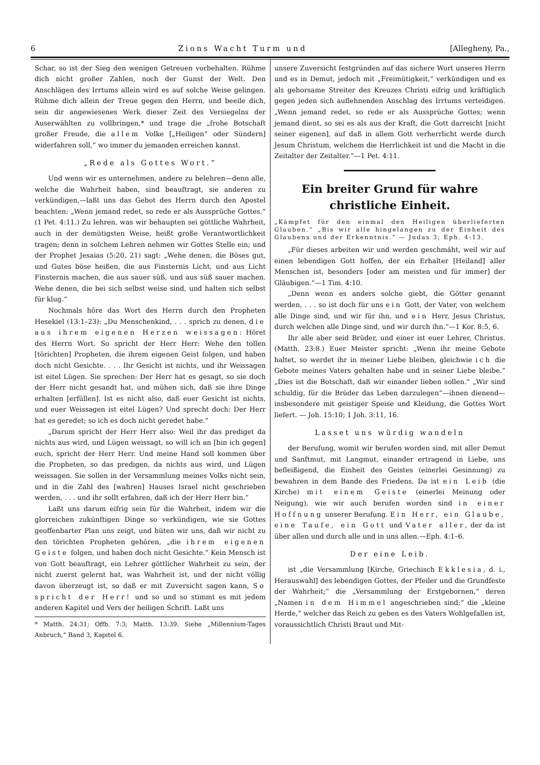6 Zions Wacht Turm und [Allegheny, Pa.,
Schar, so ist der Sieg den wenigen Getreuen vorbehalten. Rühme dich nicht großer Zahlen, noch der Gunst der Welt. Den Anschlägen des Irrtums allein wird es auf solche Weise gelingen. Rühme dich allein der Treue gegen den Herrn, und beeile dich, sein dir angewiesenes Werk dieser Zeit des Versiegelns der Auserwählten zu vollbringen,* und trage die „frohe Botschaft großer Freude, die allem Volke [„Heiligen“ oder Sündern] widerfahren soll,“ wo immer du jemanden erreichen kannst.
„Rede als Gottes Wort.“
Und wenn wir es unternehmen, andere zu belehren—denn alle, welche die Wahrheit haben, sind beauftragt, sie anderen zu verkündigen,—laßt uns das Gebot des Herrn durch den Apostel beachten: „Wenn jemand redet, so rede er als Aussprüche Gottes.“ (1 Pet. 4:11.) Zu lehren, was wir behaupten sei göttliche Wahrheit, auch in der demütigsten Weise, heißt große Verantwortlichkeit tragen; denn in solchem Lehren nehmen wir Gottes Stelle ein; und der Prophet Jesaias (5:20, 21) sagt: „Wehe denen, die Böses gut, und Gutes böse heißen, die aus Finsternis Licht, und aus Licht Finsternis machen, die aus sauer süß, und aus süß sauer machen. Wehe denen, die bei sich selbst weise sind, und halten sich selbst für klug.“
Nochmals höre das Wort des Herrn durch den Propheten Hesekiel (13:1–23): „Du Menschenkind, . . . sprich zu denen, die aus ihrem eigenen Herzen weissagen: Höret des Herrn Wort. So spricht der Herr Herr: Wehe den tollen [törichten] Propheten, die ihrem eigenen Geist folgen, und haben doch nicht Gesichte. . . . Ihr Gesicht ist nichts, und ihr Weissagen ist eitel Lügen. Sie sprechen: Der Herr hat es gesagt, so sie doch der Herr nicht gesandt hat, und mühen sich, daß sie ihre Dinge erhalten [erfüllen]. Ist es nicht also, daß euer Gesicht ist nichts, und euer Weissagen ist eitel Lügen? Und sprecht doch: Der Herr hat es geredet; so ich es doch nicht geredet habe.“
„Darum spricht der Herr Herr also: Weil ihr das prediget da nichts aus wird, und Lügen weissagt, so will ich an [bin ich gegen] euch, spricht der Herr Herr. Und meine Hand soll kommen über die Propheten, so das predigen, da nichts aus wird, und Lügen weissagen. Sie sollen in der Versammlung meines Volks nicht sein, und in die Zahl des [wahren] Hauses Israel nicht geschrieben werden, . . . und ihr sollt erfahren, daß ich der Herr Herr bin.“
Laßt uns darum eifrig sein für die Wahrheit, indem wir die glorreichen zukünftigen Dinge so verkündigen, wie sie Gottes geoffenbarter Plan uns zeigt, und hüten wir uns, daß wir nicht zu den törichten Propheten gehören, „die ihrem eigenen Geiste folgen, und haben doch nicht Gesichte.“ Kein Mensch ist von Gott beauftragt, ein Lehrer göttlicher Wahrheit zu sein, der nicht zuerst gelernt hat, was Wahrheit ist, und der nicht völlig davon überzeugt ist, so daß er mit Zuversicht sagen kann, So spricht der Herr! und so und so stimmt es mit jedem anderen Kapitel und Vers der heiligen Schrift. Laßt uns
* Matth. 24:31; Offb. 7:3; Matth. 13:39. Siehe „Millennium-Tages Anbruch,“ Band 3, Kapitel 6.
unsere Zuversicht festgründen auf das sichere Wort unseres Herrn und es in Demut, jedoch mit „Freimütigkeit,“ verkündigen und es als gehorsame Streiter des Kreuzes Christi eifrig und kräftiglich gegen jeden sich auflehnenden Anschlag des Irrtums verteidigen. „Wenn jemand redet, so rede er als Aussprüche Gottes; wenn jemand dient, so sei es als aus der Kraft, die Gott darreicht [nicht seiner eigenen], auf daß in allem Gott verherrlicht werde durch Jesum Christum, welchem die Herrlichkeit ist und die Macht in die Zeitalter der Zeitalter.“—1 Pet. 4:11.
Ein breiter Grund für wahre
christliche Einheit.
„Kämpfet für den einmal den Heiligen überlieferten Glauben.“ „Bis wir alle hingelangen zu der Einheit des Glaubens und der Erkenntnis.“ — Judas 3; Eph. 4:13.
„Für dieses arbeiten wir und werden geschmäht, weil wir auf einen lebendigen Gott hoffen, der ein Erhalter [Heiland] aller Menschen ist, besonders [oder am meisten und für immer] der Gläubigen.“—1 Tim. 4:10.
„Denn wenn es anders solche giebt, die Götter genannt werden, . . . so ist doch für uns ein Gott, der Vater, von welchem alle Dinge sind, und wir für ihn, und ein Herr, Jesus Christus, durch welchen alle Dinge sind, und wir durch ihn.“—1 Kor. 8:5, 6.
Ihr alle aber seid Brüder, und einer ist euer Lehrer, Christus. (Matth. 23:8.) Euer Meister spricht: „Wenn ihr meine Gebote haltet, so werdet ihr in meiner Liebe bleiben, gleichwie ich die Gebote meines Vaters gehalten habe und in seiner Liebe bleibe.“ „Dies ist die Botschaft, daß wir einander lieben sollen.“ „Wir sind schuldig, für die Brüder das Leben darzulegen“—ihnen dienend—insbesondere mit geistiger Speise und Kleidung, die Gottes Wort liefert. — Joh. 15:10; 1 Joh. 3:11, 16.
Lasset uns würdig wandeln
der Berufung, womit wir berufen worden sind, mit aller Demut und Sanftmut, mit Langmut, einander ertragend in Liebe, uns befleißigend, die Einheit des Geistes (einerlei Gesinnung) zu bewahren in dem Bande des Friedens. Da ist ein Leib (die Kirche) mit einem Geiste (einerlei Meinung oder Neigung), wie wir auch berufen worden sind in einer Hoffnung unserer Berufung. Ein Herr, ein Glaube, eine Taufe, ein Gott und Vater aller, der da ist über allen und durch alle und in uns allen.—Eph. 4:1–6.
Der eine Leib.
ist „die Versammlung [Kirche, Griechisch Ekklesia, d. i., Herauswahl] des lebendigen Gottes, der Pfeiler und die Grundfeste der Wahrheit;“ die „Versammlung der Erstgebornen,“ deren „Namen in dem Himmel angeschrieben sind;“ die „kleine Herde,“ welcher das Reich zu geben es des Vaters Wohlgefallen ist, voraussichtlich Christi Braut und Mit-